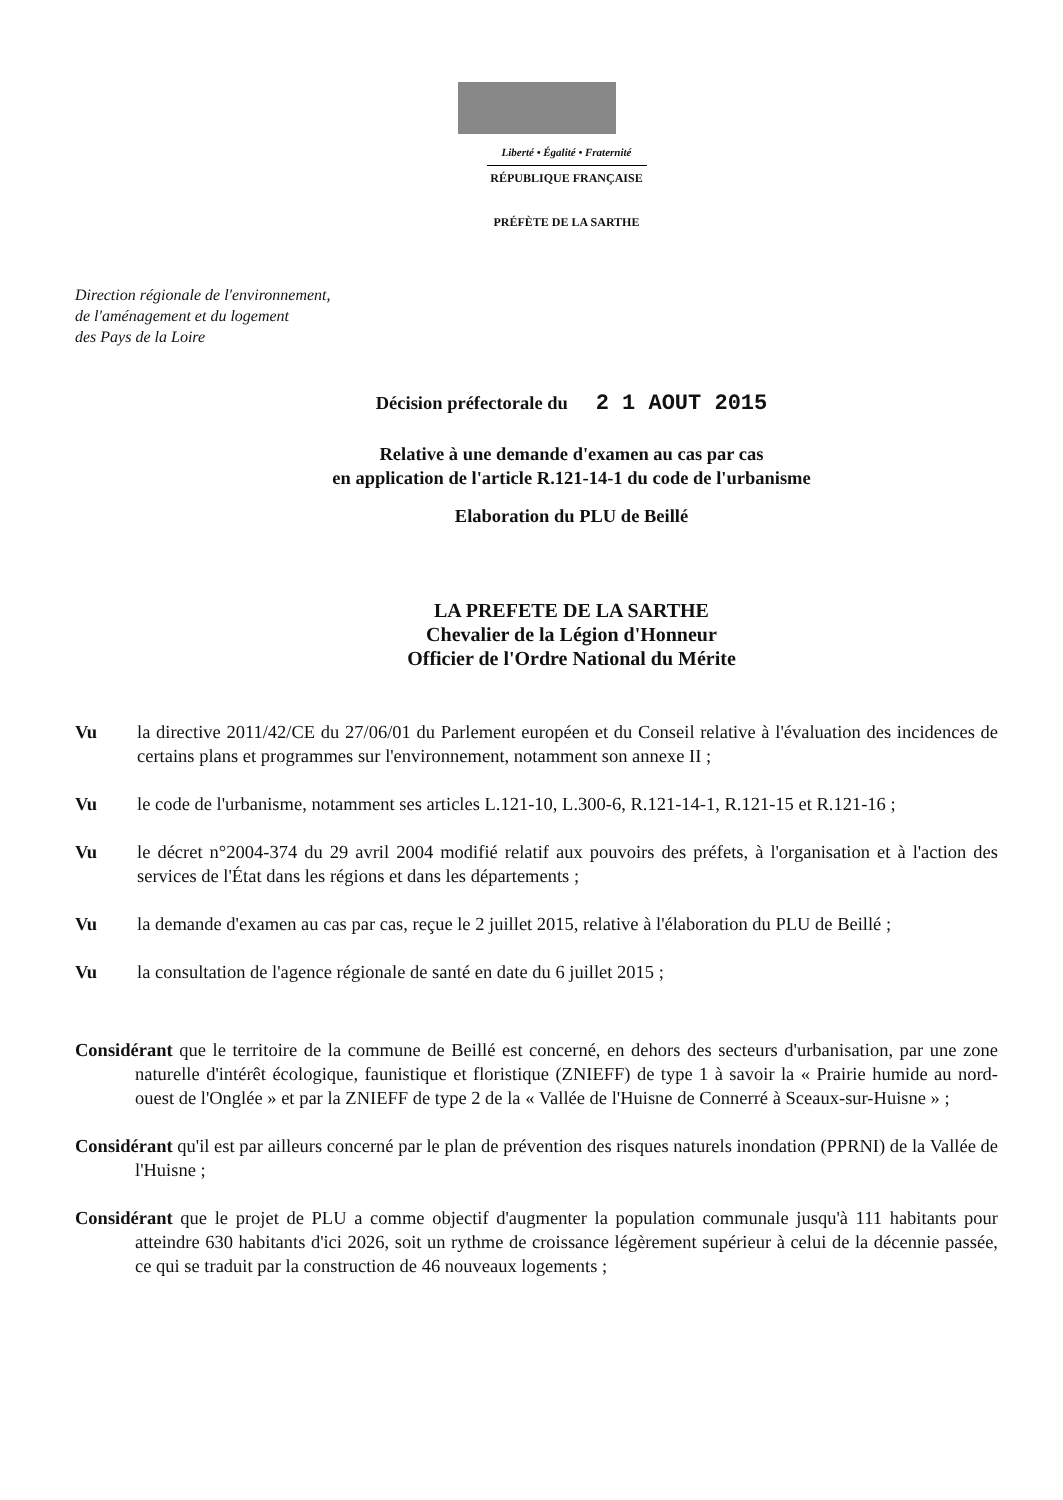Liberté • Égalité • Fraternité
RÉPUBLIQUE FRANÇAISE
PRÉFÈTE DE LA SARTHE
Direction régionale de l'environnement,
de l'aménagement et du logement
des Pays de la Loire
Décision préfectorale du 2 1 AOUT 2015
Relative à une demande d'examen au cas par cas
en application de l'article R.121-14-1 du code de l'urbanisme
Elaboration du PLU de Beillé
LA PREFETE DE LA SARTHE
Chevalier de la Légion d'Honneur
Officier de l'Ordre National du Mérite
Vu la directive 2011/42/CE du 27/06/01 du Parlement européen et du Conseil relative à l'évaluation des incidences de certains plans et programmes sur l'environnement, notamment son annexe II ;
Vu le code de l'urbanisme, notamment ses articles L.121-10, L.300-6, R.121-14-1, R.121-15 et R.121-16 ;
Vu le décret n°2004-374 du 29 avril 2004 modifié relatif aux pouvoirs des préfets, à l'organisation et à l'action des services de l'État dans les régions et dans les départements ;
Vu la demande d'examen au cas par cas, reçue le 2 juillet 2015, relative à l'élaboration du PLU de Beillé ;
Vu la consultation de l'agence régionale de santé en date du 6 juillet 2015 ;
Considérant que le territoire de la commune de Beillé est concerné, en dehors des secteurs d'urbanisation, par une zone naturelle d'intérêt écologique, faunistique et floristique (ZNIEFF) de type 1 à savoir la « Prairie humide au nord-ouest de l'Onglée » et par la ZNIEFF de type 2 de la « Vallée de l'Huisne de Connerré à Sceaux-sur-Huisne » ;
Considérant qu'il est par ailleurs concerné par le plan de prévention des risques naturels inondation (PPRNI) de la Vallée de l'Huisne ;
Considérant que le projet de PLU a comme objectif d'augmenter la population communale jusqu'à 111 habitants pour atteindre 630 habitants d'ici 2026, soit un rythme de croissance légèrement supérieur à celui de la décennie passée, ce qui se traduit par la construction de 46 nouveaux logements ;